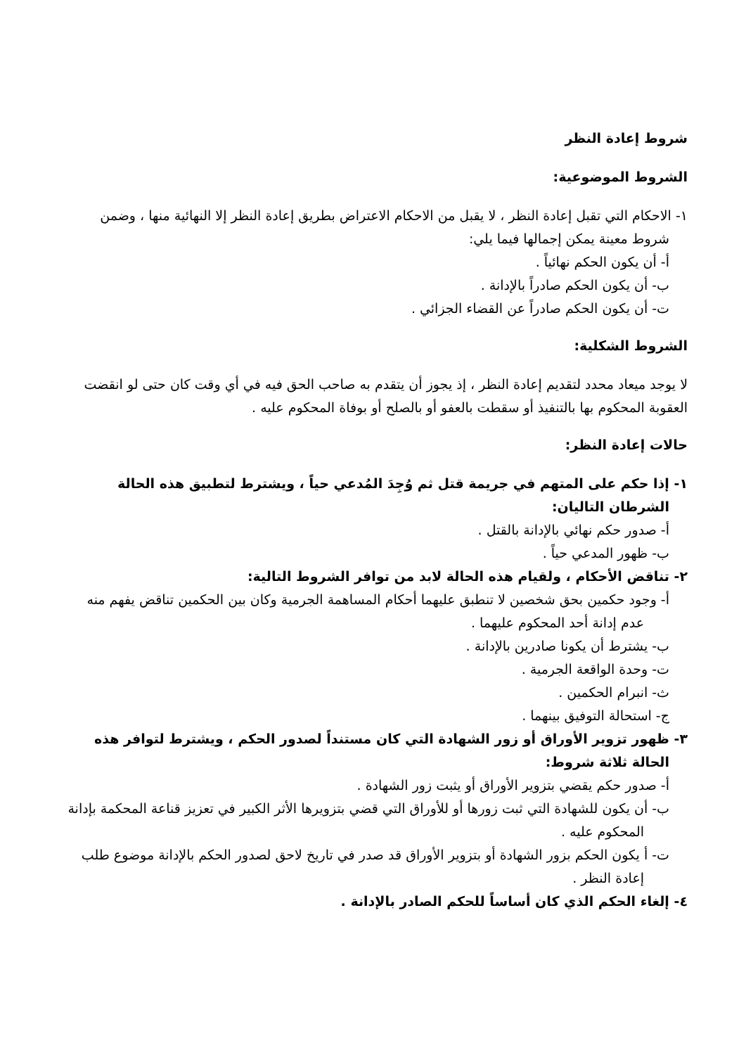شروط إعادة النظر
الشروط الموضوعية:
١- الاحكام التي تقبل إعادة النظر ، لا يقبل من الاحكام الاعتراض بطريق إعادة النظر إلا النهائية منها ، وضمن شروط معينة يمكن إجمالها فيما يلي:
أ- أن يكون الحكم نهائياً .
ب- أن يكون الحكم صادراً بالإدانة .
ت- أن يكون الحكم صادراً عن القضاء الجزائي .
الشروط الشكلية:
لا يوجد ميعاد محدد لتقديم إعادة النظر ، إذ يجوز أن يتقدم به صاحب الحق فيه في أي وقت كان حتى لو انقضت العقوبة المحكوم بها بالتنفيذ أو سقطت بالعفو أو بالصلح أو بوفاة المحكوم عليه .
حالات إعادة النظر:
١- إذا حكم على المتهم في جريمة قتل ثم وُجِدَ المُدعي حياً ، ويشترط لتطبيق هذه الحالة الشرطان التاليان:
أ- صدور حكم نهائي بالإدانة بالقتل .
ب- ظهور المدعي حياً .
٢- تناقض الأحكام ، ولقيام هذه الحالة لابد من توافر الشروط التالية:
أ- وجود حكمين بحق شخصين لا تنطبق عليهما أحكام المساهمة الجرمية وكان بين الحكمين تناقض يفهم منه عدم إدانة أحد المحكوم عليهما .
ب- يشترط أن يكونا صادرين بالإدانة .
ت- وحدة الواقعة الجرمية .
ث- انبرام الحكمين .
ج- استحالة التوفيق بينهما .
٣- ظهور تزوير الأوراق أو زور الشهادة التي كان مستنداً لصدور الحكم ، ويشترط لتوافر هذه الحالة ثلاثة شروط:
أ- صدور حكم يقضي بتزوير الأوراق أو يثبت زور الشهادة .
ب- أن يكون للشهادة التي ثبت زورها أو للأوراق التي قضي بتزويرها الأثر الكبير في تعزيز قناعة المحكمة بإدانة المحكوم عليه .
ت- أ يكون الحكم بزور الشهادة أو بتزوير الأوراق قد صدر في تاريخ لاحق لصدور الحكم بالإدانة موضوع طلب إعادة النظر .
٤- إلغاء الحكم الذي كان أساساً للحكم الصادر بالإدانة .